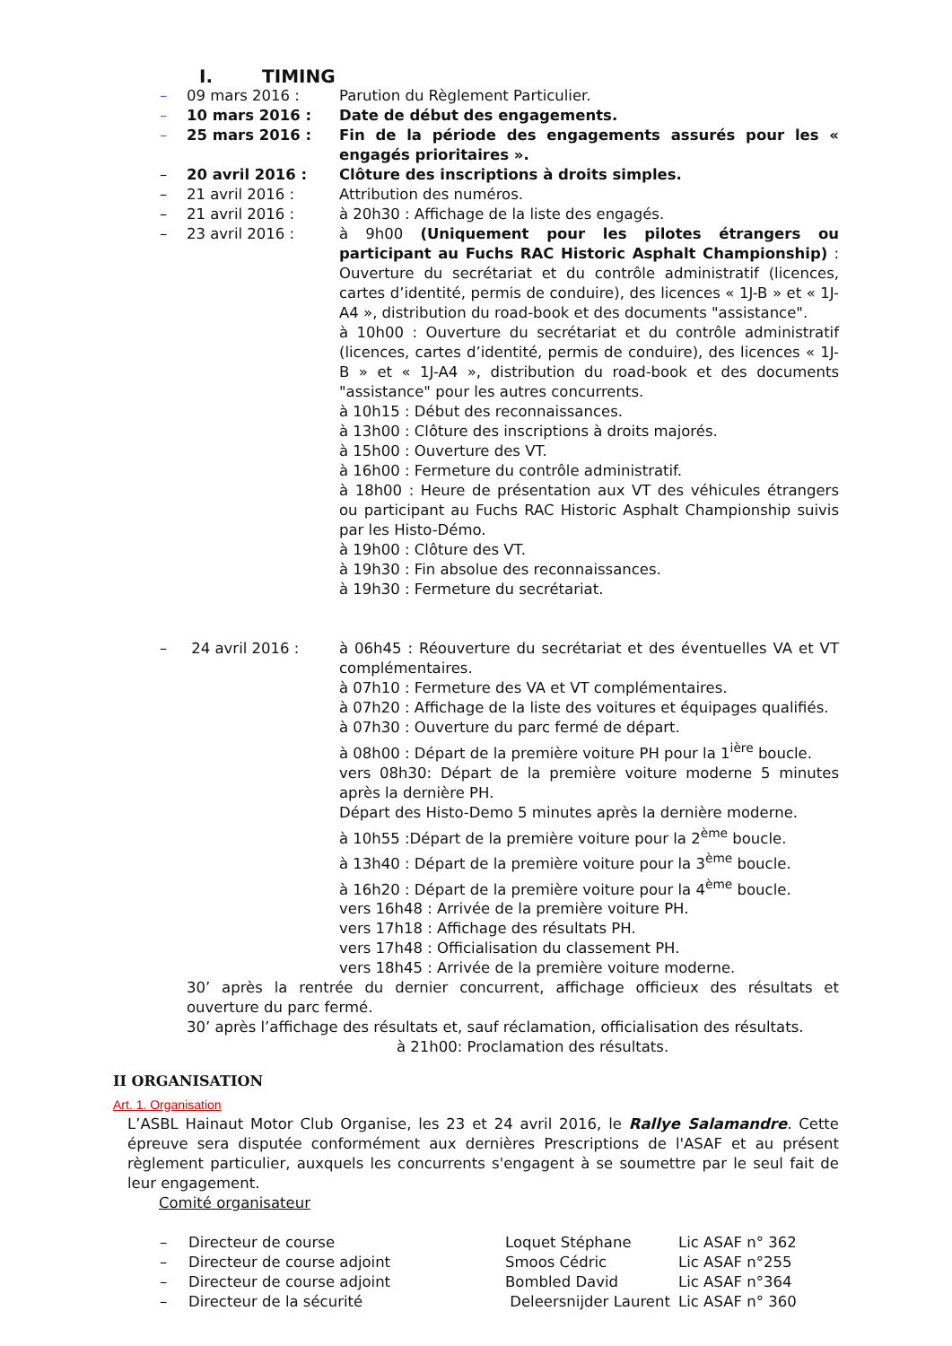I. TIMING
– 09 mars 2016 : Parution du Règlement Particulier.
– 10 mars 2016 : Date de début des engagements.
– 25 mars 2016 : Fin de la période des engagements assurés pour les « engagés prioritaires ».
– 20 avril 2016 : Clôture des inscriptions à droits simples.
– 21 avril 2016 : Attribution des numéros.
– 21 avril 2016 : à 20h30 : Affichage de la liste des engagés.
– 23 avril 2016 : à 9h00 (Uniquement pour les pilotes étrangers ou participant au Fuchs RAC Historic Asphalt Championship) : Ouverture du secrétariat et du contrôle administratif (licences, cartes d’identité, permis de conduire), des licences « 1J-B » et « 1J-A4 », distribution du road-book et des documents "assistance".
à 10h00 : Ouverture du secrétariat et du contrôle administratif (licences, cartes d’identité, permis de conduire), des licences « 1J-B » et « 1J-A4 », distribution du road-book et des documents "assistance" pour les autres concurrents.
à 10h15 : Début des reconnaissances.
à 13h00 : Clôture des inscriptions à droits majorés.
à 15h00 : Ouverture des VT.
à 16h00 : Fermeture du contrôle administratif.
à 18h00 : Heure de présentation aux VT des véhicules étrangers ou participant au Fuchs RAC Historic Asphalt Championship suivis par les Histo-Démo.
à 19h00 : Clôture des VT.
à 19h30 : Fin absolue des reconnaissances.
à 19h30 : Fermeture du secrétariat.
– 24 avril 2016 : à 06h45 : Réouverture du secrétariat et des éventuelles VA et VT complémentaires.
à 07h10 : Fermeture des VA et VT complémentaires.
à 07h20 : Affichage de la liste des voitures et équipages qualifiés.
à 07h30 : Ouverture du parc fermé de départ.
à 08h00 : Départ de la première voiture PH pour la 1<sup>ière</sup> boucle.
vers 08h30: Départ de la première voiture moderne 5 minutes après la dernière PH.
Départ des Histo-Demo 5 minutes après la dernière moderne.
à 10h55 :Départ de la première voiture pour la 2<sup>ème</sup> boucle.
à 13h40 : Départ de la première voiture pour la 3<sup>ème</sup> boucle.
à 16h20 : Départ de la première voiture pour la 4<sup>ème</sup> boucle.
vers 16h48 : Arrivée de la première voiture PH.
vers 17h18 : Affichage des résultats PH.
vers 17h48 : Officialisation du classement PH.
vers 18h45 : Arrivée de la première voiture moderne.
30’ après la rentrée du dernier concurrent, affichage officieux des résultats et ouverture du parc fermé.
30’ après l’affichage des résultats et, sauf réclamation, officialisation des résultats.
à 21h00: Proclamation des résultats.
II ORGANISATION
Art. 1. Organisation
L’ASBL Hainaut Motor Club Organise, les 23 et 24 avril 2016, le Rallye Salamandre. Cette épreuve sera disputée conformément aux dernières Prescriptions de l'ASAF et au présent règlement particulier, auxquels les concurrents s'engagent à se soumettre par le seul fait de leur engagement.
Comité organisateur
| – | Directeur de course | Loquet Stéphane | Lic ASAF n° 362 |
| – | Directeur de course adjoint | Smoos Cédric | Lic ASAF n°255 |
| – | Directeur de course adjoint | Bombled David | Lic ASAF n°364 |
| – | Directeur de la sécurité | Deleersnijder Laurent | Lic ASAF n° 360 |